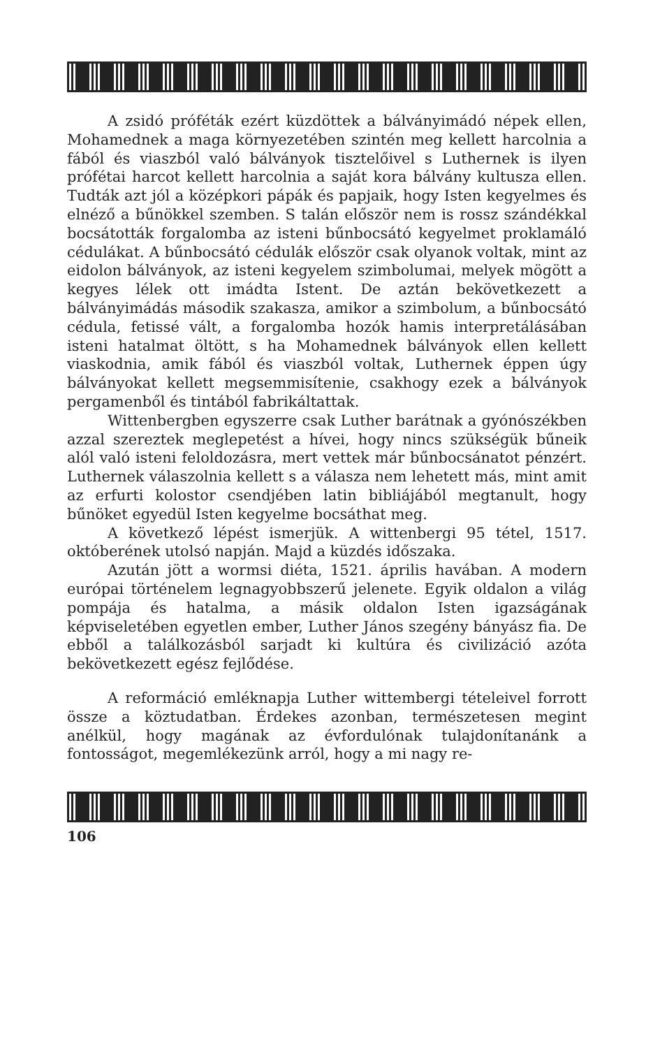A zsidó próféták ezért küzdöttek a bálványimádó népek ellen, Mohamednek a maga környezetében szintén meg kellett harcolnia a fából és viaszból való bálványok tisztelőivel s Luthernek is ilyen prófétai harcot kellett harcolnia a saját kora bálvány kultusza ellen. Tudták azt jól a középkori pápák és papjaik, hogy Isten kegyelmes és elnéző a bűnökkel szemben. S talán először nem is rossz szándékkal bocsátották forgalomba az isteni bűnbocsátó kegyelmet proklamáló cédulákat. A bűnbocsátó cédulák először csak olyanok voltak, mint az eidolon bálványok, az isteni kegyelem szimbolumai, melyek mögött a kegyes lélek ott imádta Istent. De aztán bekövetkezett a bálványimádás második szakasza, amikor a szimbolum, a bűnbocsátó cédula, fetissé vált, a forgalomba hozók hamis interpretálásában isteni hatalmat öltött, s ha Mohamednek bálványok ellen kellett viaskodnia, amik fából és viaszból voltak, Luthernek éppen úgy bálványokat kellett megsemmisítenie, csakhogy ezek a bálványok pergamenből és tintából fabrikáltattak.
Wittenbergben egyszerre csak Luther barátnak a gyónószékben azzal szereztek meglepetést a hívei, hogy nincs szükségük bűneik alól való isteni feloldozásra, mert vettek már bűnbocsánatot pénzért. Luthernek válaszolnia kellett s a válasza nem lehetett más, mint amit az erfurti kolostor csendjében latin bibliájából megtanult, hogy bűnöket egyedül Isten kegyelme bocsáthat meg.
A következő lépést ismerjük. A wittenbergi 95 tétel, 1517. októberének utolsó napján. Majd a küzdés időszaka.
Azután jött a wormsi diéta, 1521. április havában. A modern európai történelem legnagyobbszerű jelenete. Egyik oldalon a világ pompája és hatalma, a másik oldalon Isten igazságának képviseletében egyetlen ember, Luther János szegény bányász fia. De ebből a találkozásból sarjadt ki kultúra és civilizáció azóta bekövetkezett egész fejlődése.
A reformáció emléknapja Luther wittembergi tételeivel forrott össze a köztudatban. Érdekes azonban, természetesen megint anélkül, hogy magának az évfordulónak tulajdonítanánk a fontosságot, megemlékezünk arról, hogy a mi nagy re-
106